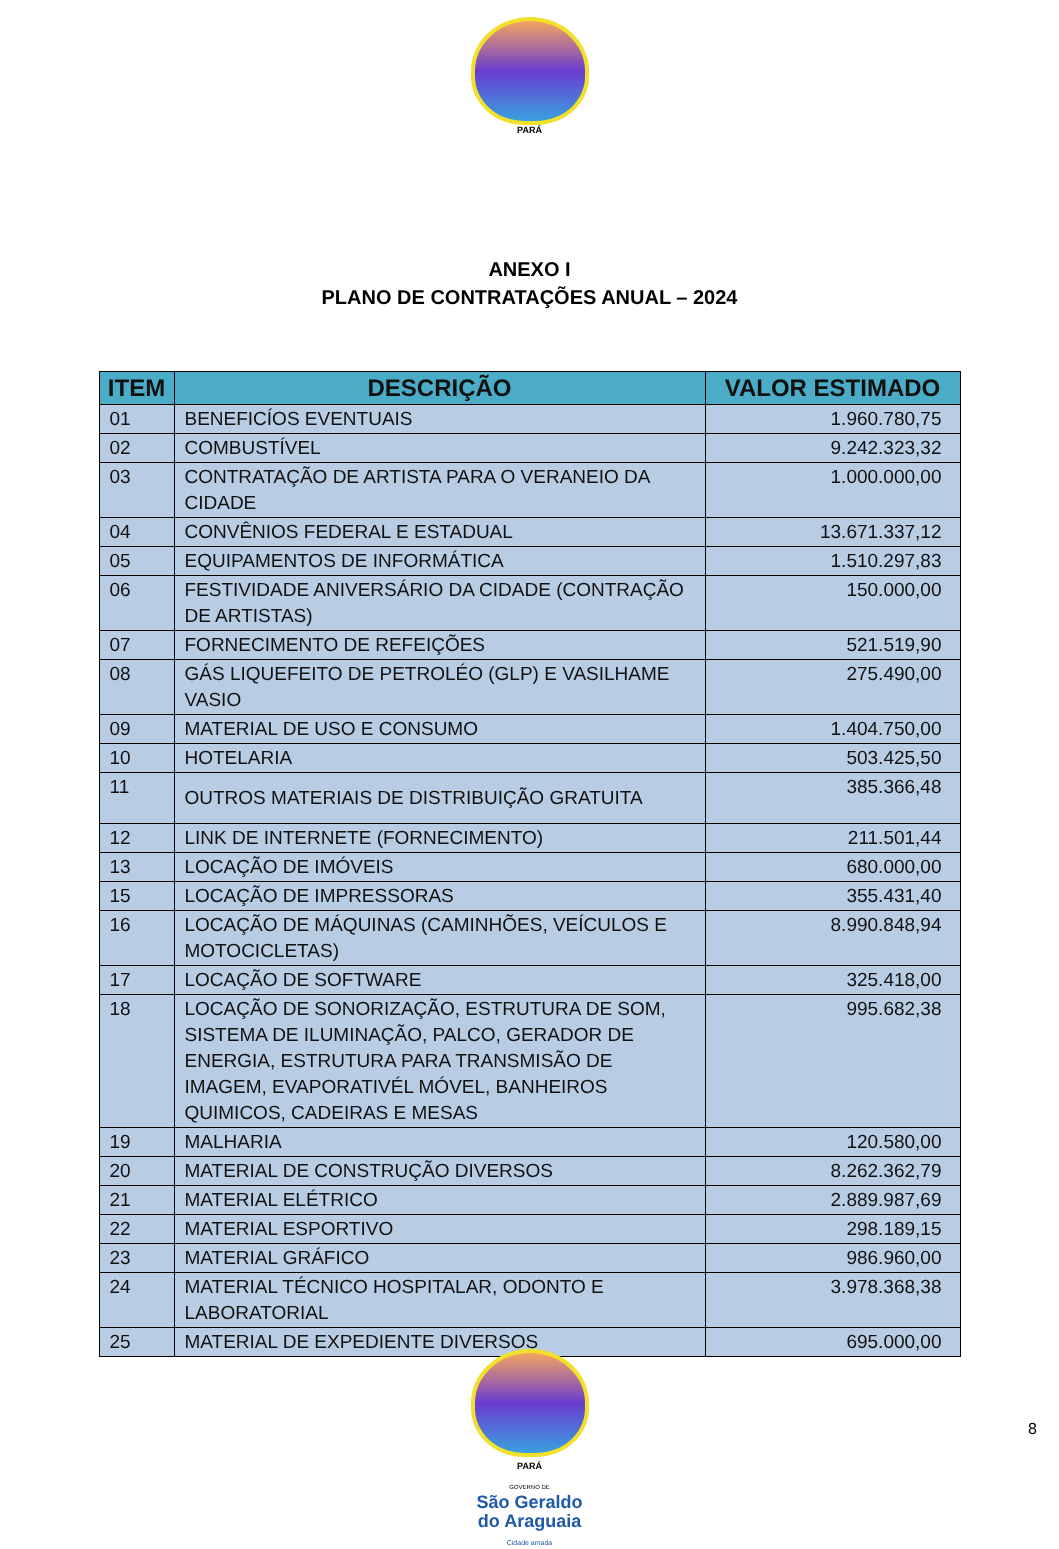PARÁ
ANEXO I
PLANO DE CONTRATAÇÕES ANUAL – 2024
| ITEM | DESCRIÇÃO | VALOR ESTIMADO |
| --- | --- | --- |
| 01 | BENEFICÍOS EVENTUAIS | 1.960.780,75 |
| 02 | COMBUSTÍVEL | 9.242.323,32 |
| 03 | CONTRATAÇÃO DE ARTISTA PARA O VERANEIO DA CIDADE | 1.000.000,00 |
| 04 | CONVÊNIOS FEDERAL E ESTADUAL | 13.671.337,12 |
| 05 | EQUIPAMENTOS DE INFORMÁTICA | 1.510.297,83 |
| 06 | FESTIVIDADE ANIVERSÁRIO DA CIDADE (CONTRAÇÃO DE ARTISTAS) | 150.000,00 |
| 07 | FORNECIMENTO DE REFEIÇÕES | 521.519,90 |
| 08 | GÁS LIQUEFEITO DE PETROLÉO (GLP) E VASILHAME VASIO | 275.490,00 |
| 09 | MATERIAL DE USO E CONSUMO | 1.404.750,00 |
| 10 | HOTELARIA | 503.425,50 |
| 11 | OUTROS MATERIAIS DE DISTRIBUIÇÃO GRATUITA | 385.366,48 |
| 12 | LINK DE INTERNETE (FORNECIMENTO) | 211.501,44 |
| 13 | LOCAÇÃO DE IMÓVEIS | 680.000,00 |
| 15 | LOCAÇÃO DE IMPRESSORAS | 355.431,40 |
| 16 | LOCAÇÃO DE MÁQUINAS (CAMINHÕES, VEÍCULOS E MOTOCICLETAS) | 8.990.848,94 |
| 17 | LOCAÇÃO DE SOFTWARE | 325.418,00 |
| 18 | LOCAÇÃO DE SONORIZAÇÃO, ESTRUTURA DE SOM, SISTEMA DE ILUMINAÇÃO, PALCO, GERADOR DE ENERGIA, ESTRUTURA PARA TRANSMISÃO DE IMAGEM, EVAPORATIVÉL MÓVEL, BANHEIROS QUIMICOS, CADEIRAS E MESAS | 995.682,38 |
| 19 | MALHARIA | 120.580,00 |
| 20 | MATERIAL DE CONSTRUÇÃO DIVERSOS | 8.262.362,79 |
| 21 | MATERIAL ELÉTRICO | 2.889.987,69 |
| 22 | MATERIAL ESPORTIVO | 298.189,15 |
| 23 | MATERIAL GRÁFICO | 986.960,00 |
| 24 | MATERIAL TÉCNICO HOSPITALAR, ODONTO E LABORATORIAL | 3.978.368,38 |
| 25 | MATERIAL DE EXPEDIENTE DIVERSOS | 695.000,00 |
PARÁ
GOVERNO DE
São Geraldo
do Araguaia
Cidade amada
8